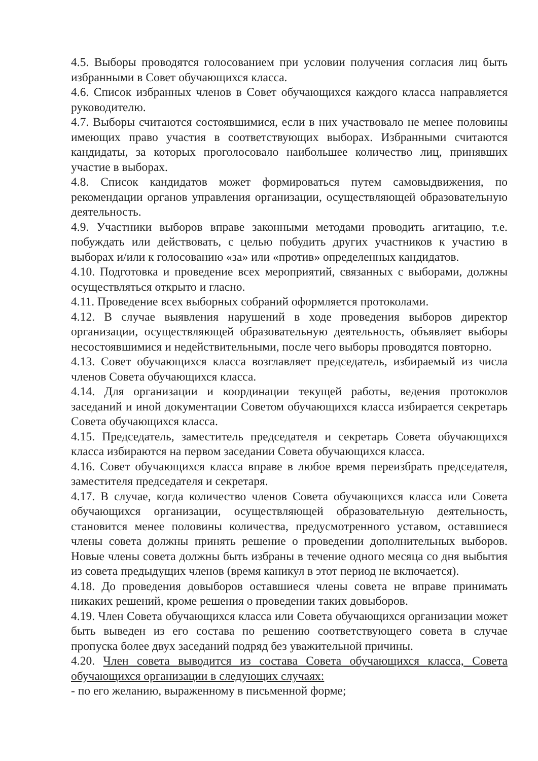4.5. Выборы проводятся голосованием при условии получения согласия лиц быть избранными в Совет обучающихся класса.
4.6. Список избранных членов в Совет обучающихся каждого класса направляется руководителю.
4.7. Выборы считаются состоявшимися, если в них участвовало не менее половины имеющих право участия в соответствующих выборах. Избранными считаются кандидаты, за которых проголосовало наибольшее количество лиц, принявших участие в выборах.
4.8. Список кандидатов может формироваться путем самовыдвижения, по рекомендации органов управления организации, осуществляющей образовательную деятельность.
4.9. Участники выборов вправе законными методами проводить агитацию, т.е. побуждать или действовать, с целью побудить других участников к участию в выборах и/или к голосованию «за» или «против» определенных кандидатов.
4.10. Подготовка и проведение всех мероприятий, связанных с выборами, должны осуществляться открыто и гласно.
4.11. Проведение всех выборных собраний оформляется протоколами.
4.12. В случае выявления нарушений в ходе проведения выборов директор организации, осуществляющей образовательную деятельность, объявляет выборы несостоявшимися и недействительными, после чего выборы проводятся повторно.
4.13. Совет обучающихся класса возглавляет председатель, избираемый из числа членов Совета обучающихся класса.
4.14. Для организации и координации текущей работы, ведения протоколов заседаний и иной документации Советом обучающихся класса избирается секретарь Совета обучающихся класса.
4.15. Председатель, заместитель председателя и секретарь Совета обучающихся класса избираются на первом заседании Совета обучающихся класса.
4.16. Совет обучающихся класса вправе в любое время переизбрать председателя, заместителя председателя и секретаря.
4.17. В случае, когда количество членов Совета обучающихся класса или Совета обучающихся организации, осуществляющей образовательную деятельность, становится менее половины количества, предусмотренного уставом, оставшиеся члены совета должны принять решение о проведении дополнительных выборов. Новые члены совета должны быть избраны в течение одного месяца со дня выбытия из совета предыдущих членов (время каникул в этот период не включается).
4.18. До проведения довыборов оставшиеся члены совета не вправе принимать никаких решений, кроме решения о проведении таких довыборов.
4.19. Член Совета обучающихся класса или Совета обучающихся организации может быть выведен из его состава по решению соответствующего совета в случае пропуска более двух заседаний подряд без уважительной причины.
4.20. Член совета выводится из состава Совета обучающихся класса, Совета обучающихся организации в следующих случаях:
- по его желанию, выраженному в письменной форме;